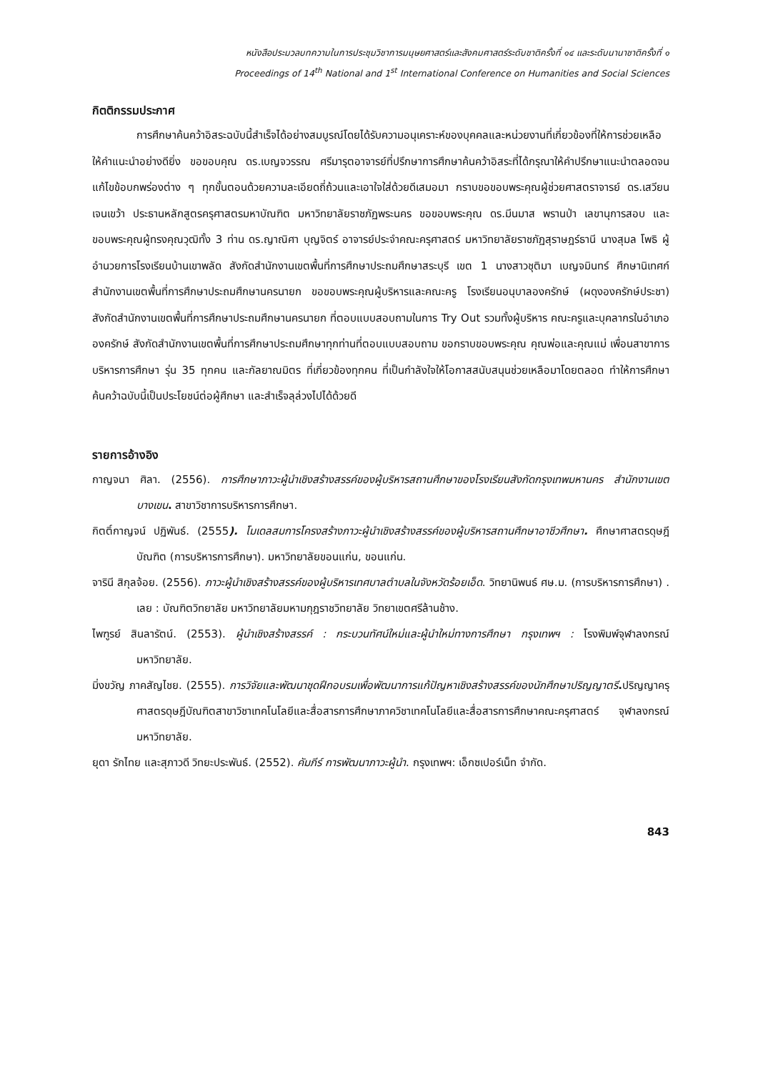หนังสือประมวลบทความในการประชุมวิชาการมนุษยศาสตร์และสังคมศาสตร์ระดับชาติครั้งที่ ๑๔ และระดับนานาชาติครั้งที่ ๑
Proceedings of 14<sup>th</sup> National and 1<sup>st</sup> International Conference on Humanities and Social Sciences
กิตติกรรมประกาศ
การศึกษาค้นคว้าอิสระฉบับนี้สำเร็จได้อย่างสมบูรณ์โดยได้รับความอนุเคราะห์ของบุคคลและหน่วยงานที่เกี่ยวข้องที่ให้การช่วยเหลือให้คำแนะนำอย่างดียิ่ง ขอขอบคุณ ดร.เบญจวรรณ ศรีมารุตอาจารย์ที่ปรึกษาการศึกษาค้นคว้าอิสระที่ได้กรุณาให้คำปรึกษาแนะนำตลอดจนแก้ไขข้อบกพร่องต่าง ๆ ทุกขั้นตอนด้วยความละเอียดถี่ถ้วนและเอาใจใส่ด้วยดีเสมอมา กราบขอขอบพระคุณผู้ช่วยศาสตราจารย์ ดร.เสวียน เจนเขว้า ประธานหลักสูตรครุศาสตรมหาบัณฑิต มหาวิทยาลัยราชภัฏพระนคร ขอขอบพระคุณ ดร.มีนมาส พรานป่า เลขานุการสอบ และขอบพระคุณผู้ทรงคุณวุฒิทั้ง 3 ท่าน ดร.ญาณิศา บุญจิตร์ อาจารย์ประจำคณะครุศาสตร์ มหาวิทยาลัยราชภัฏสุราษฎร์ธานี นางสุมล โพธิ ผู้อำนวยการโรงเรียนบ้านเขาพลัด สังกัดสำนักงานเขตพื้นที่การศึกษาประถมศึกษาสระบุรี เขต 1 นางสาวชุติมา เบญจมินทร์ ศึกษานิเทศก์ สำนักงานเขตพื้นที่การศึกษาประถมศึกษานครนายก ขอขอบพระคุณผู้บริหารและคณะครู โรงเรียนอนุบาลองครักษ์ (ผดุงองครักษ์ประชา) สังกัดสำนักงานเขตพื้นที่การศึกษาประถมศึกษานครนายก ที่ตอบแบบสอบถามในการ Try Out รวมทั้งผู้บริหาร คณะครูและบุคลากรในอำเภอองครักษ์ สังกัดสำนักงานเขตพื้นที่การศึกษาประถมศึกษาทุกท่านที่ตอบแบบสอบถาม ขอกราบขอบพระคุณ คุณพ่อและคุณแม่ เพื่อนสาขาการบริหารการศึกษา รุ่น 35 ทุกคน และกัลยาณมิตร ที่เกี่ยวข้องทุกคน ที่เป็นกำลังใจให้โอกาสสนับสนุนช่วยเหลือมาโดยตลอด ทำให้การศึกษาค้นคว้าฉบับนี้เป็นประโยชน์ต่อผู้ศึกษา และสำเร็จลุล่วงไปได้ด้วยดี
รายการอ้างอิง
กาญจนา ศิลา. (2556). การศึกษาภาวะผู้นำเชิงสร้างสรรค์ของผู้บริหารสถานศึกษาของโรงเรียนสังกัดกรุงเทพมหานคร สำนักงานเขตบางเขน. สาขาวิชาการบริหารการศึกษา.
กิตติ์กาญจน์ ปฏิพันธ์. (2555). โมเดลสมการโครงสร้างภาวะผู้นำเชิงสร้างสรรค์ของผู้บริหารสถานศึกษาอาชีวศึกษา. ศึกษาศาสตรดุษฎีบัณฑิต (การบริหารการศึกษา). มหาวิทยาลัยขอนแก่น, ขอนแก่น.
จารินี สิกุลจ้อย. (2556). ภาวะผู้นำเชิงสร้างสรรค์ของผู้บริหารเทศบาลตำบลในจังหวัดร้อยเอ็ด. วิทยานิพนธ์ ศษ.ม. (การบริหารการศึกษา) . เลย : บัณฑิตวิทยาลัย มหาวิทยาลัยมหามกุฎราชวิทยาลัย วิทยาเขตศรีล้านช้าง.
ไพฑูรย์ สินลารัตน์. (2553). ผู้นำเชิงสร้างสรรค์ : กระบวนทัศน์ใหม่และผู้นำใหม่ทางการศึกษา กรุงเทพฯ : โรงพิมพ์จุฬาลงกรณ์มหาวิทยาลัย.
มิ่งขวัญ ภาคสัญไชย. (2555). การวิจัยและพัฒนาชุดฝึกอบรมเพื่อพัฒนาการแก้ปัญหาเชิงสร้างสรรค์ของนักศึกษาปริญญาตรี. ปริญญาครุศาสตรดุษฎีบัณฑิตสาขาวิชาเทคโนโลยีและสื่อสารการศึกษาภาควิชาเทคโนโลยีและสื่อสารการศึกษาคณะครุศาสตร์ จุฬาลงกรณ์มหาวิทยาลัย.
ยุดา รักไทย และสุภาวดี วิทยะประพันธ์. (2552). คัมภีร์ การพัฒนาภาวะผู้นำ. กรุงเทพฯ: เอ็กซเปอร์เน็ท จำกัด.
843